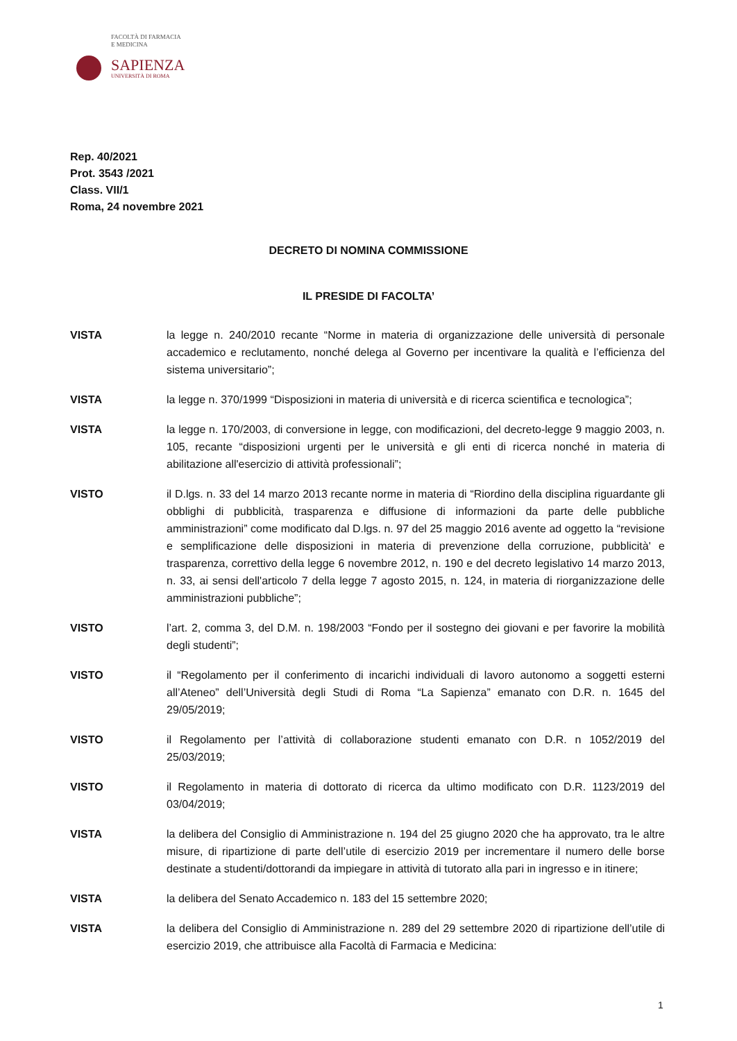FACOLTÀ DI FARMACIA
E MEDICINA
SAPIENZA
UNIVERSITÀ DI ROMA
Rep. 40/2021
Prot. 3543 /2021
Class. VII/1
Roma, 24 novembre 2021
DECRETO DI NOMINA COMMISSIONE
IL PRESIDE DI FACOLTA’
VISTA la legge n. 240/2010 recante “Norme in materia di organizzazione delle università di personale accademico e reclutamento, nonché delega al Governo per incentivare la qualità e l’efficienza del sistema universitario”;
VISTA la legge n. 370/1999 “Disposizioni in materia di università e di ricerca scientifica e tecnologica”;
VISTA la legge n. 170/2003, di conversione in legge, con modificazioni, del decreto-legge 9 maggio 2003, n. 105, recante “disposizioni urgenti per le università e gli enti di ricerca nonché in materia di abilitazione all'esercizio di attività professionali”;
VISTO il D.lgs. n. 33 del 14 marzo 2013 recante norme in materia di “Riordino della disciplina riguardante gli obblighi di pubblicità, trasparenza e diffusione di informazioni da parte delle pubbliche amministrazioni” come modificato dal D.lgs. n. 97 del 25 maggio 2016 avente ad oggetto la “revisione e semplificazione delle disposizioni in materia di prevenzione della corruzione, pubblicità' e trasparenza, correttivo della legge 6 novembre 2012, n. 190 e del decreto legislativo 14 marzo 2013, n. 33, ai sensi dell'articolo 7 della legge 7 agosto 2015, n. 124, in materia di riorganizzazione delle amministrazioni pubbliche”;
VISTO l’art. 2, comma 3, del D.M. n. 198/2003 “Fondo per il sostegno dei giovani e per favorire la mobilità degli studenti”;
VISTO il “Regolamento per il conferimento di incarichi individuali di lavoro autonomo a soggetti esterni all’Ateneo” dell’Università degli Studi di Roma “La Sapienza” emanato con D.R. n. 1645 del 29/05/2019;
VISTO il Regolamento per l’attività di collaborazione studenti emanato con D.R. n 1052/2019 del 25/03/2019;
VISTO il Regolamento in materia di dottorato di ricerca da ultimo modificato con D.R. 1123/2019 del 03/04/2019;
VISTA la delibera del Consiglio di Amministrazione n. 194 del 25 giugno 2020 che ha approvato, tra le altre misure, di ripartizione di parte dell’utile di esercizio 2019 per incrementare il numero delle borse destinate a studenti/dottorandi da impiegare in attività di tutorato alla pari in ingresso e in itinere;
VISTA la delibera del Senato Accademico n. 183 del 15 settembre 2020;
VISTA la delibera del Consiglio di Amministrazione n. 289 del 29 settembre 2020 di ripartizione dell’utile di esercizio 2019, che attribuisce alla Facoltà di Farmacia e Medicina:
1